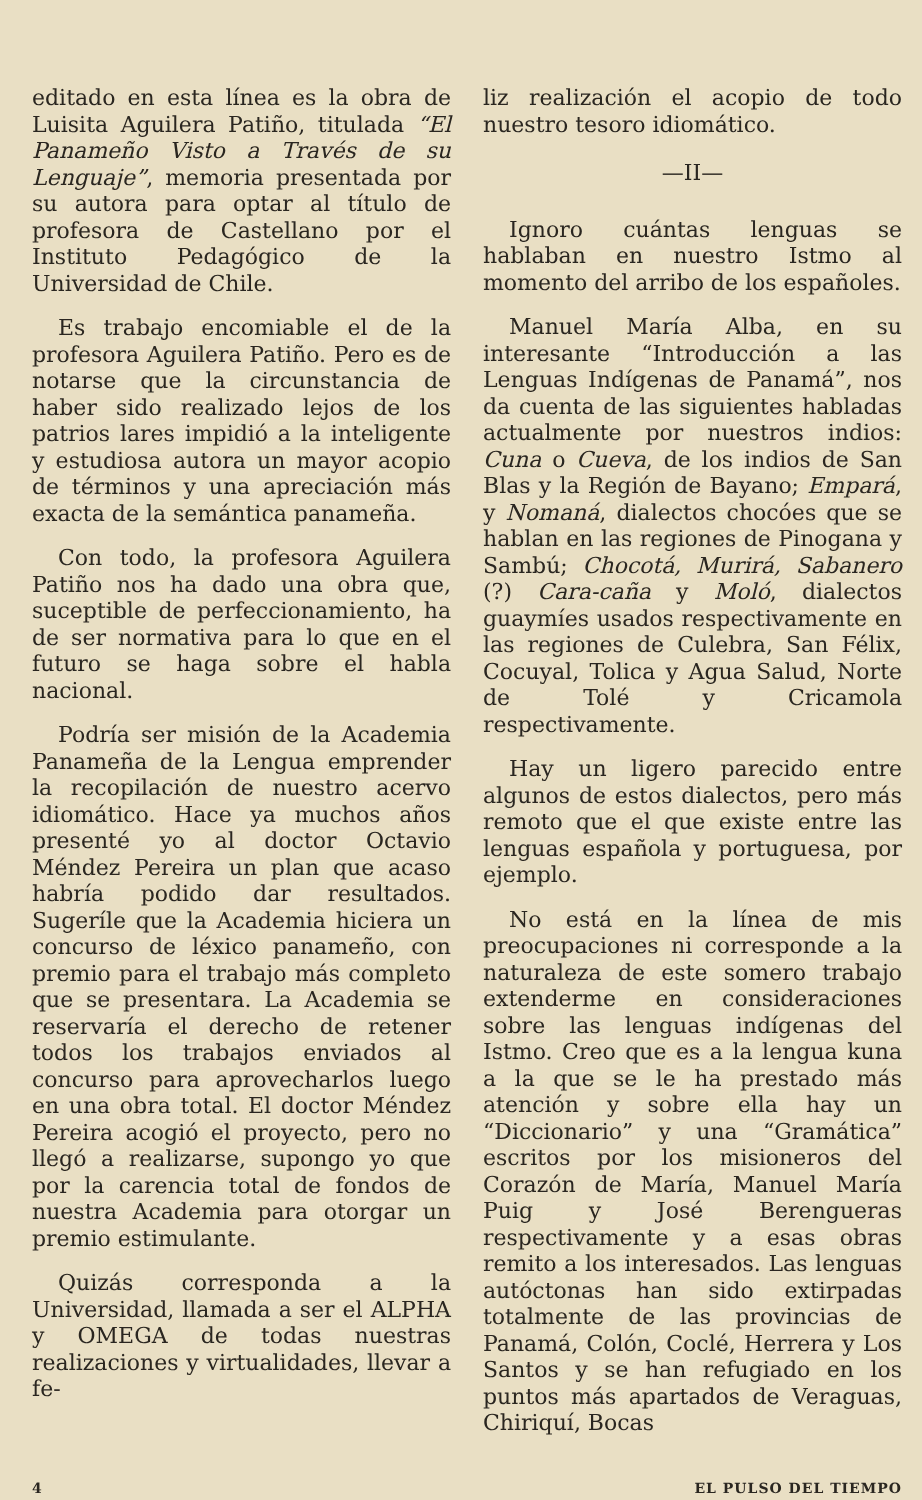editado en esta línea es la obra de Luisita Aguilera Patiño, titulada “El Panameño Visto a Través de su Lenguaje”, memoria presentada por su autora para optar al título de profesora de Castellano por el Instituto Pedagógico de la Universidad de Chile.
Es trabajo encomiable el de la profesora Aguilera Patiño. Pero es de notarse que la circunstancia de haber sido realizado lejos de los patrios lares impidió a la inteligente y estudiosa autora un mayor acopio de términos y una apreciación más exacta de la semántica panameña.
Con todo, la profesora Aguilera Patiño nos ha dado una obra que, suceptible de perfeccionamiento, ha de ser normativa para lo que en el futuro se haga sobre el habla nacional.
Podría ser misión de la Academia Panameña de la Lengua emprender la recopilación de nuestro acervo idiomático. Hace ya muchos años presenté yo al doctor Octavio Méndez Pereira un plan que acaso habría podido dar resultados. Sugeríle que la Academia hiciera un concurso de léxico panameño, con premio para el trabajo más completo que se presentara. La Academia se reservaría el derecho de retener todos los trabajos enviados al concurso para aprovecharlos luego en una obra total. El doctor Méndez Pereira acogió el proyecto, pero no llegó a realizarse, supongo yo que por la carencia total de fondos de nuestra Academia para otorgar un premio estimulante.
Quizás corresponda a la Universidad, llamada a ser el ALPHA y OMEGA de todas nuestras realizaciones y virtualidades, llevar a fe-
liz realización el acopio de todo nuestro tesoro idiomático.
—II—
Ignoro cuántas lenguas se hablaban en nuestro Istmo al momento del arribo de los españoles.
Manuel María Alba, en su interesante “Introducción a las Lenguas Indígenas de Panamá”, nos da cuenta de las siguientes habladas actualmente por nuestros indios: Cuna o Cueva, de los indios de San Blas y la Región de Bayano; Empará, y Nomaná, dialectos chocóes que se hablan en las regiones de Pinogana y Sambú; Chocotá, Murirá, Sabanero (?) Cara-caña y Moló, dialectos guaymíes usados respectivamente en las regiones de Culebra, San Félix, Cocuyal, Tolica y Agua Salud, Norte de Tolé y Cricamola respectivamente.
Hay un ligero parecido entre algunos de estos dialectos, pero más remoto que el que existe entre las lenguas española y portuguesa, por ejemplo.
No está en la línea de mis preocupaciones ni corresponde a la naturaleza de este somero trabajo extenderme en consideraciones sobre las lenguas indígenas del Istmo. Creo que es a la lengua kuna a la que se le ha prestado más atención y sobre ella hay un “Diccionario” y una “Gramática” escritos por los misioneros del Corazón de María, Manuel María Puig y José Berengueras respectivamente y a esas obras remito a los interesados. Las lenguas autóctonas han sido extirpadas totalmente de las provincias de Panamá, Colón, Coclé, Herrera y Los Santos y se han refugiado en los puntos más apartados de Veraguas, Chiriquí, Bocas
4 EL PULSO DEL TIEMPO